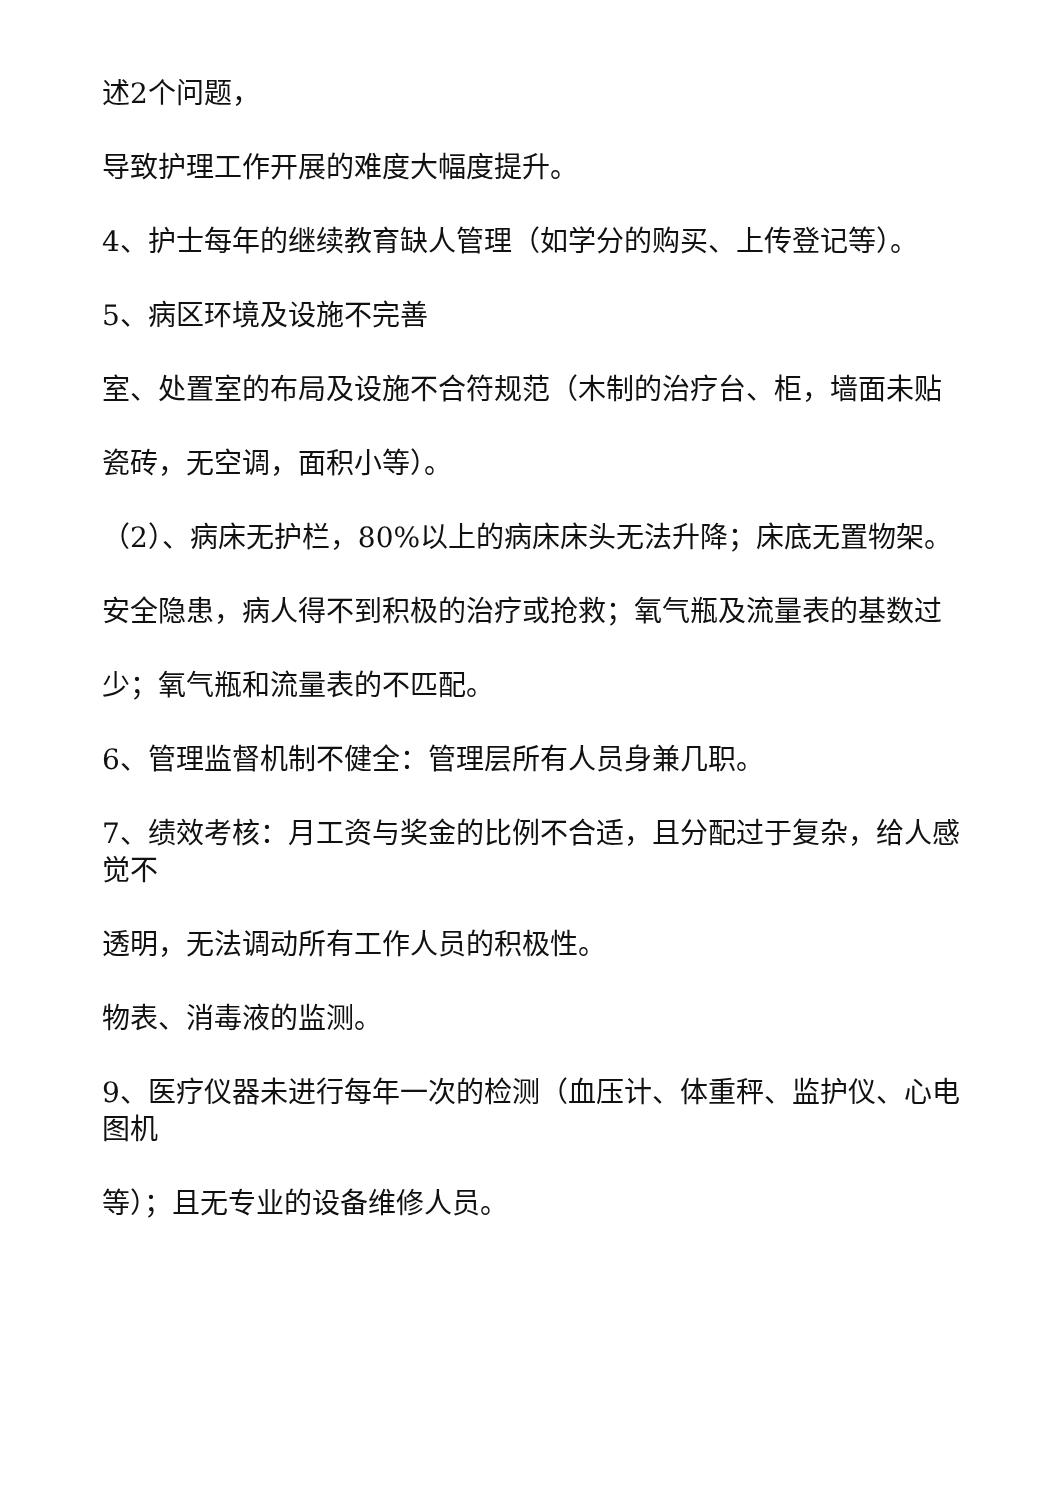述2个问题，
导致护理工作开展的难度大幅度提升。
4、护士每年的继续教育缺人管理（如学分的购买、上传登记等）。
5、病区环境及设施不完善
室、处置室的布局及设施不合符规范（木制的治疗台、柜，墙面未贴
瓷砖，无空调，面积小等）。
（2）、病床无护栏，80%以上的病床床头无法升降；床底无置物架。
安全隐患，病人得不到积极的治疗或抢救；氧气瓶及流量表的基数过
少；氧气瓶和流量表的不匹配。
6、管理监督机制不健全：管理层所有人员身兼几职。
7、绩效考核：月工资与奖金的比例不合适，且分配过于复杂，给人感觉不
透明，无法调动所有工作人员的积极性。
物表、消毒液的监测。
9、医疗仪器未进行每年一次的检测（血压计、体重秤、监护仪、心电图机
等）；且无专业的设备维修人员。